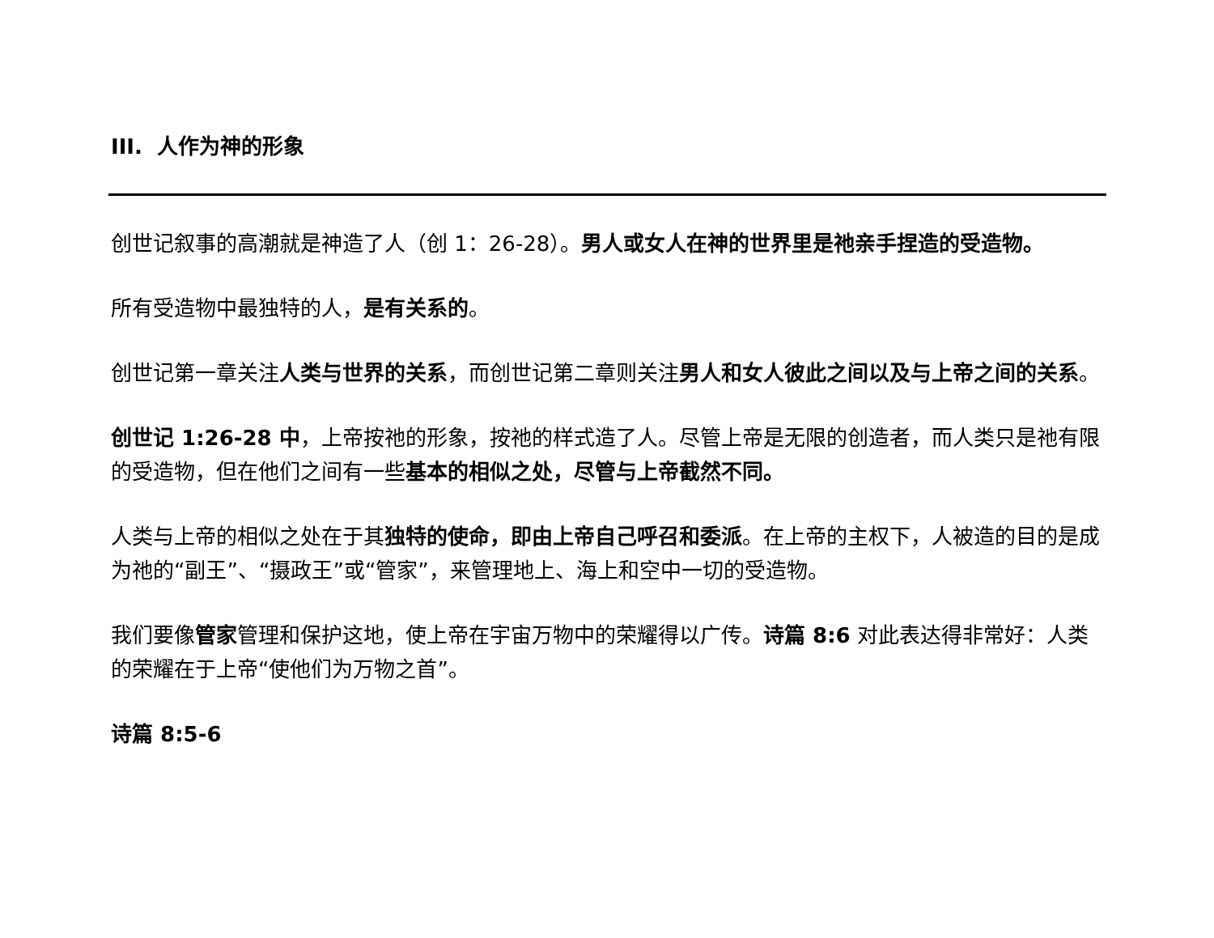III. 人作为神的形象
创世记叙事的高潮就是神造了人（创 1：26-28）。男人或女人在神的世界里是祂亲手捏造的受造物。
所有受造物中最独特的人，是有关系的。
创世记第一章关注人类与世界的关系，而创世记第二章则关注男人和女人彼此之间以及与上帝之间的关系。
创世记 1:26-28 中，上帝按祂的形象，按祂的样式造了人。尽管上帝是无限的创造者，而人类只是祂有限的受造物，但在他们之间有一些基本的相似之处，尽管与上帝截然不同。
人类与上帝的相似之处在于其独特的使命，即由上帝自己呼召和委派。在上帝的主权下，人被造的目的是成为祂的“副王”、“摄政王”或“管家”，来管理地上、海上和空中一切的受造物。
我们要像管家管理和保护这地，使上帝在宇宙万物中的荣耀得以广传。诗篇 8:6 对此表达得非常好：人类的荣耀在于上帝“使他们为万物之首”。
诗篇 8:5-6